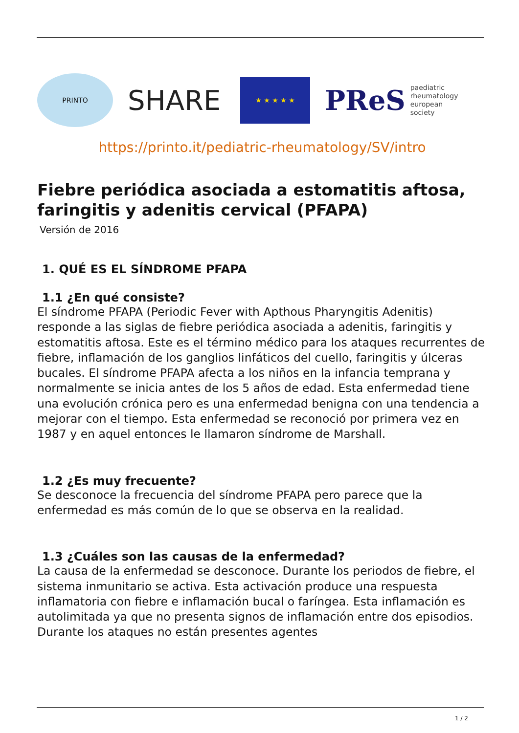PRINTO
SHARE
★ ★ ★ ★ ★
PReS paediatric
rheumatology
european
society
https://printo.it/pediatric-rheumatology/SV/intro
Fiebre periódica asociada a estomatitis aftosa, faringitis y adenitis cervical (PFAPA)
Versión de 2016
1. QUÉ ES EL SÍNDROME PFAPA
1.1 ¿En qué consiste?
El síndrome PFAPA (Periodic Fever with Apthous Pharyngitis Adenitis) responde a las siglas de fiebre periódica asociada a adenitis, faringitis y estomatitis aftosa. Este es el término médico para los ataques recurrentes de fiebre, inflamación de los ganglios linfáticos del cuello, faringitis y úlceras bucales. El síndrome PFAPA afecta a los niños en la infancia temprana y normalmente se inicia antes de los 5 años de edad. Esta enfermedad tiene una evolución crónica pero es una enfermedad benigna con una tendencia a mejorar con el tiempo. Esta enfermedad se reconoció por primera vez en 1987 y en aquel entonces le llamaron síndrome de Marshall.
1.2 ¿Es muy frecuente?
Se desconoce la frecuencia del síndrome PFAPA pero parece que la enfermedad es más común de lo que se observa en la realidad.
1.3 ¿Cuáles son las causas de la enfermedad?
La causa de la enfermedad se desconoce. Durante los periodos de fiebre, el sistema inmunitario se activa. Esta activación produce una respuesta inflamatoria con fiebre e inflamación bucal o faríngea. Esta inflamación es autolimitada ya que no presenta signos de inflamación entre dos episodios. Durante los ataques no están presentes agentes
1 / 2